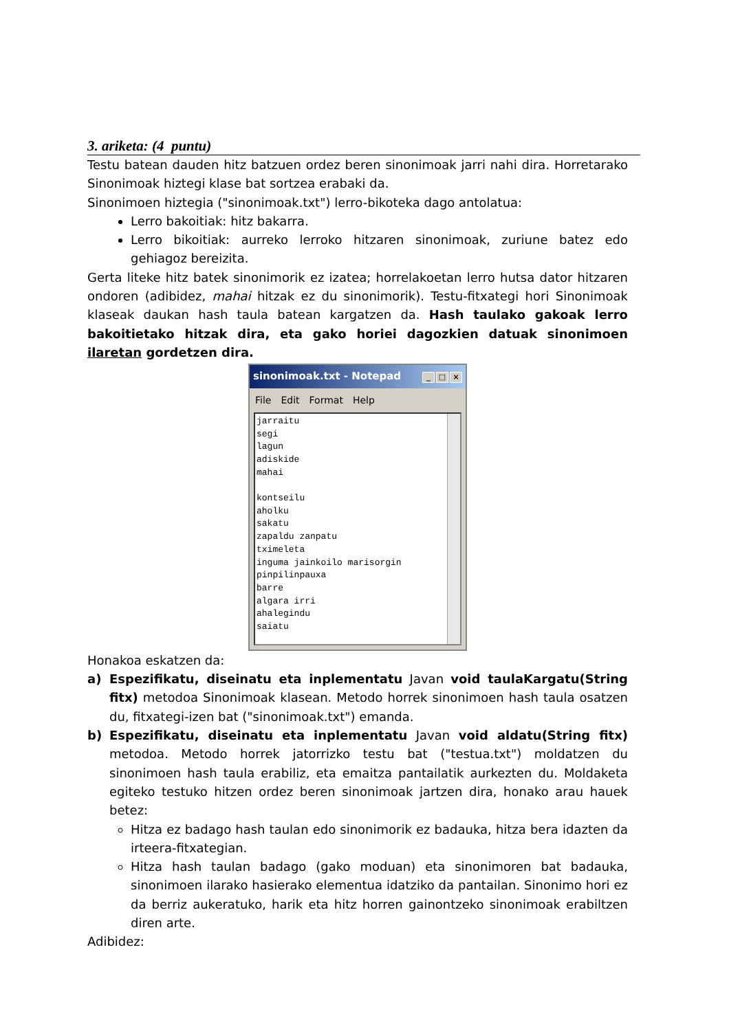3. ariketa: (4 puntu)
Testu batean dauden hitz batzuen ordez beren sinonimoak jarri nahi dira. Horretarako Sinonimoak hiztegi klase bat sortzea erabaki da.
Sinonimoen hiztegia ("sinonimoak.txt") lerro-bikoteka dago antolatua:
Lerro bakoitiak: hitz bakarra.
Lerro bikoitiak: aurreko lerroko hitzaren sinonimoak, zuriune batez edo gehiagoz bereizita.
Gerta liteke hitz batek sinonimorik ez izatea; horrelakoetan lerro hutsa dator hitzaren ondoren (adibidez, mahai hitzak ez du sinonimorik). Testu-fitxategi hori Sinonimoak klaseak daukan hash taula batean kargatzen da. Hash taulako gakoak lerro bakoitietako hitzak dira, eta gako horiei dagozkien datuak sinonimoen ilaretan gordetzen dira.
sinonimoak.txt - Notepad _ □ ×
File Edit Format Help
jarraitu
segi
lagun
adiskide
mahai

kontseilu
aholku
sakatu
zapaldu zanpatu
tximeleta
inguma jainkoilo marisorgin
pinpilinpauxa
barre
algara irri
ahalegindu
saiatu
Honakoa eskatzen da:
a) Espezifikatu, diseinatu eta inplementatu Javan void taulaKargatu(String fitx) metodoa Sinonimoak klasean. Metodo horrek sinonimoen hash taula osatzen du, fitxategi-izen bat ("sinonimoak.txt") emanda.
b) Espezifikatu, diseinatu eta inplementatu Javan void aldatu(String fitx) metodoa. Metodo horrek jatorrizko testu bat ("testua.txt") moldatzen du sinonimoen hash taula erabiliz, eta emaitza pantailatik aurkezten du. Moldaketa egiteko testuko hitzen ordez beren sinonimoak jartzen dira, honako arau hauek betez:
Hitza ez badago hash taulan edo sinonimorik ez badauka, hitza bera idazten da irteera-fitxategian.
Hitza hash taulan badago (gako moduan) eta sinonimoren bat badauka, sinonimoen ilarako hasierako elementua idatziko da pantailan. Sinonimo hori ez da berriz aukeratuko, harik eta hitz horren gainontzeko sinonimoak erabiltzen diren arte.
Adibidez: